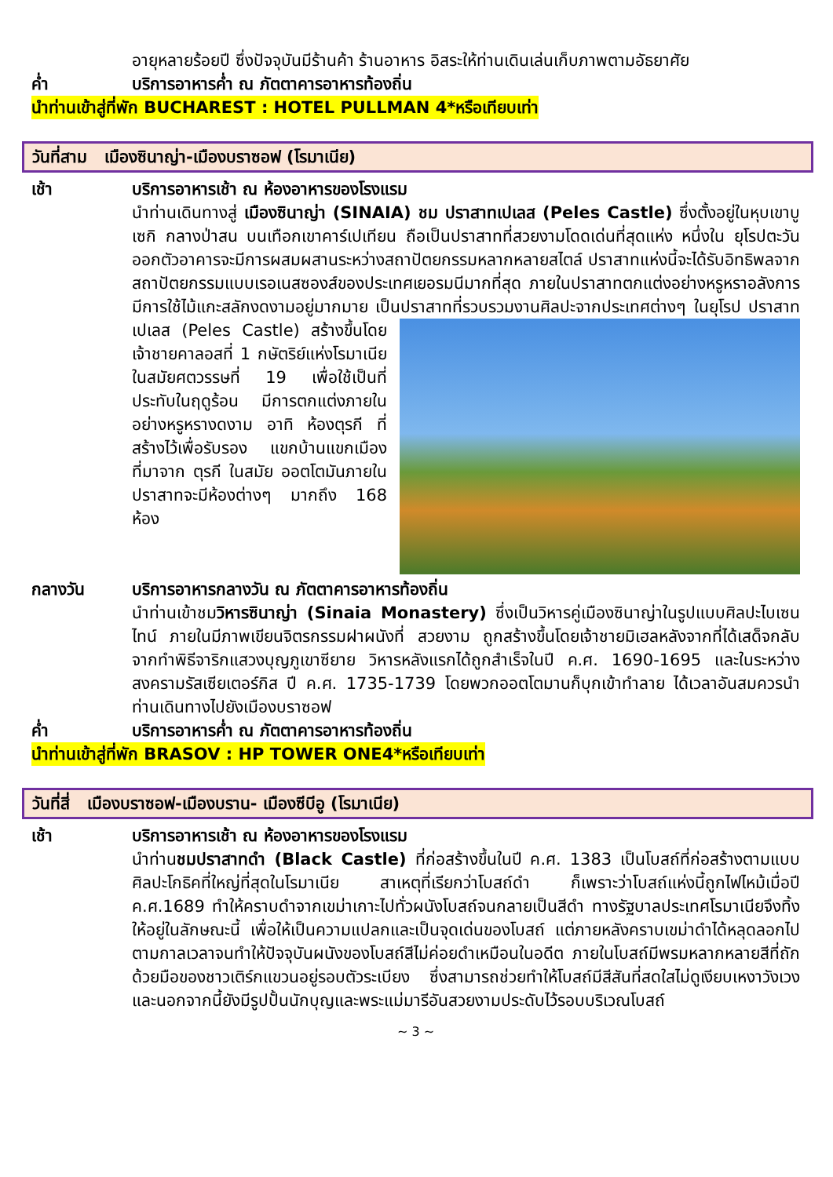อายุหลายร้อยปี ซึ่งปัจจุบันมีร้านค้า ร้านอาหาร อิสระให้ท่านเดินเล่นเก็บภาพตามอัธยาศัย
ค่ำ บริการอาหารค่ำ ณ ภัตตาคารอาหารท้องถิ่น
นำท่านเข้าสู่ที่พัก BUCHAREST : HOTEL PULLMAN 4*หรือเทียบเท่า
วันที่สาม เมืองซินาญ่า-เมืองบราซอฟ (โรมาเนีย)
เช้า บริการอาหารเช้า ณ ห้องอาหารของโรงแรม
นำท่านเดินทางสู่ เมืองซินาญ่า (SINAIA) ชม ปราสาทเปเลส (Peles Castle) ซึ่งตั้งอยู่ในหุบเขาบูเซกิ กลางป่าสน บนเทือกเขาคาร์เปเทียน ถือเป็นปราสาทที่สวยงามโดดเด่นที่สุดแห่ง หนึ่งใน ยุโรปตะวันออกตัวอาคารจะมีการผสมผสานระหว่างสถาปัตยกรรมหลากหลายสไตล์ ปราสาทแห่งนี้จะได้รับอิทธิพลจากสถาปัตยกรรมแบบเรอเนสซองส์ของประเทศเยอรมนีมากที่สุด ภายในปราสาทตกแต่งอย่างหรูหราอลังการ มีการใช้ไม้แกะสลักงดงามอยู่มากมาย เป็นปราสาทที่รวบรวมงานศิลปะจาก
ประเทศต่างๆ ในยุโรป ปราสาทเปเลส (Peles Castle) สร้างขึ้นโดยเจ้าชายคาลอสที่ 1 กษัตริย์แห่งโรมาเนีย ในสมัยศตวรรษที่ 19 เพื่อใช้เป็นที่ประทับในฤดูร้อน มีการตกแต่งภายในอย่างหรูหรางดงาม อาทิ ห้องตุรกี ที่สร้างไว้เพื่อรับรอง แขกบ้านแขกเมือง ที่มาจาก ตุรกี ในสมัย ออตโตมันภายในปราสาทจะมีห้องต่างๆ มากถึง 168 ห้อง
กลางวัน บริการอาหารกลางวัน ณ ภัตตาคารอาหารท้องถิ่น
นำท่านเข้าชมวิหารซินาญ่า (Sinaia Monastery) ซึ่งเป็นวิหารคู่เมืองซินาญ่าในรูปแบบศิลปะไบเซนไทน์ ภายในมีภาพเขียนจิตรกรรมฝาผนังที่ สวยงาม ถูกสร้างขึ้นโดยเจ้าชายมิเฮลหลังจากที่ได้เสด็จกลับจากทำพิธีจาริกแสวงบุญภูเขาซียาย วิหารหลังแรกได้ถูกสำเร็จในปี ค.ศ. 1690-1695 และในระหว่างสงครามรัสเซียเตอร์กิส ปี ค.ศ. 1735-1739 โดยพวกออตโตมานก็บุกเข้าทำลาย ได้เวลาอันสมควรนำท่านเดินทางไปยังเมืองบราซอฟ
ค่ำ บริการอาหารค่ำ ณ ภัตตาคารอาหารท้องถิ่น
นำท่านเข้าสู่ที่พัก BRASOV : HP TOWER ONE4*หรือเทียบเท่า
วันที่สี่ เมืองบราซอฟ-เมืองบราน- เมืองซีบีอู (โรมาเนีย)
เช้า บริการอาหารเช้า ณ ห้องอาหารของโรงแรม
นำท่านชมปราสาทดำ (Black Castle) ที่ก่อสร้างขึ้นในปี ค.ศ. 1383 เป็นโบสถ์ที่ก่อสร้างตามแบบศิลปะโกธิคที่ใหญ่ที่สุดในโรมาเนีย สาเหตุที่เรียกว่าโบสถ์ดำ ก็เพราะว่าโบสถ์แห่งนี้ถูกไฟไหม้เมื่อปี ค.ศ.1689 ทำให้คราบดำจากเขม่าเกาะไปทั่วผนังโบสถ์จนกลายเป็นสีดำ ทางรัฐบาลประเทศโรมาเนียจึงทิ้งให้อยู่ในลักษณะนี้ เพื่อให้เป็นความแปลกและเป็นจุดเด่นของโบสถ์ แต่ภายหลังคราบเขม่าดำได้หลุดลอกไปตามกาลเวลาจนทำให้ปัจจุบันผนังของโบสถ์สีไม่ค่อยดำเหมือนในอดีต ภายในโบสถ์มีพรมหลากหลายสีที่ถักด้วยมือของชาวเติร์กแขวนอยู่รอบตัวระเบียง ซึ่งสามารถช่วยทำให้โบสถ์มีสีสันที่สดใสไม่ดูเงียบเหงาวังเวง และนอกจากนี้ยังมีรูปปั้นนักบุญและพระแม่มารีอันสวยงามประดับไว้รอบบริเวณโบสถ์
~ 3 ~